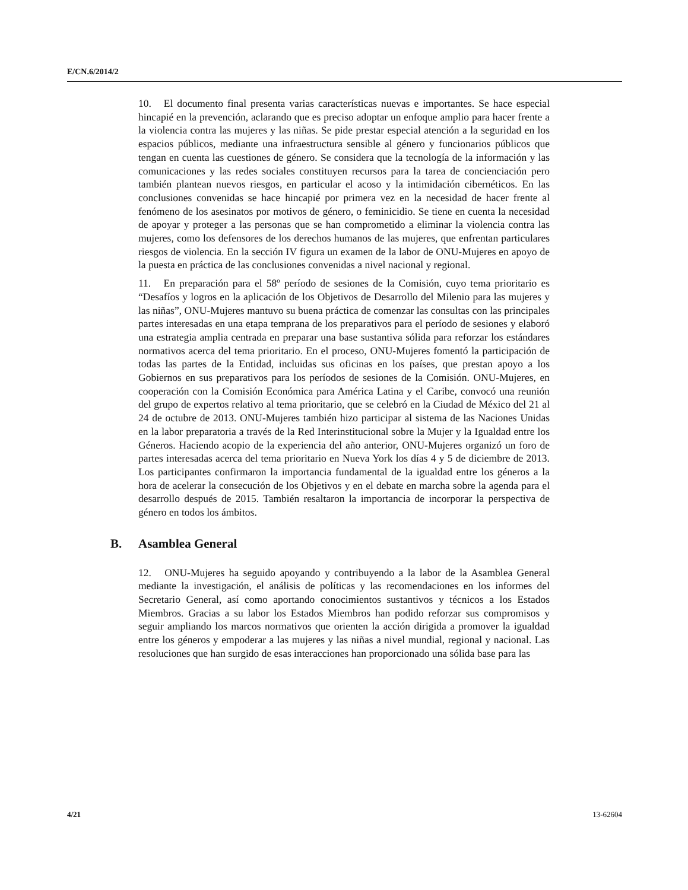E/CN.6/2014/2
10. El documento final presenta varias características nuevas e importantes. Se hace especial hincapié en la prevención, aclarando que es preciso adoptar un enfoque amplio para hacer frente a la violencia contra las mujeres y las niñas. Se pide prestar especial atención a la seguridad en los espacios públicos, mediante una infraestructura sensible al género y funcionarios públicos que tengan en cuenta las cuestiones de género. Se considera que la tecnología de la información y las comunicaciones y las redes sociales constituyen recursos para la tarea de concienciación pero también plantean nuevos riesgos, en particular el acoso y la intimidación cibernéticos. En las conclusiones convenidas se hace hincapié por primera vez en la necesidad de hacer frente al fenómeno de los asesinatos por motivos de género, o feminicidio. Se tiene en cuenta la necesidad de apoyar y proteger a las personas que se han comprometido a eliminar la violencia contra las mujeres, como los defensores de los derechos humanos de las mujeres, que enfrentan particulares riesgos de violencia. En la sección IV figura un examen de la labor de ONU-Mujeres en apoyo de la puesta en práctica de las conclusiones convenidas a nivel nacional y regional.
11. En preparación para el 58º período de sesiones de la Comisión, cuyo tema prioritario es “Desafíos y logros en la aplicación de los Objetivos de Desarrollo del Milenio para las mujeres y las niñas”, ONU-Mujeres mantuvo su buena práctica de comenzar las consultas con las principales partes interesadas en una etapa temprana de los preparativos para el período de sesiones y elaboró una estrategia amplia centrada en preparar una base sustantiva sólida para reforzar los estándares normativos acerca del tema prioritario. En el proceso, ONU-Mujeres fomentó la participación de todas las partes de la Entidad, incluidas sus oficinas en los países, que prestan apoyo a los Gobiernos en sus preparativos para los períodos de sesiones de la Comisión. ONU-Mujeres, en cooperación con la Comisión Económica para América Latina y el Caribe, convocó una reunión del grupo de expertos relativo al tema prioritario, que se celebró en la Ciudad de México del 21 al 24 de octubre de 2013. ONU-Mujeres también hizo participar al sistema de las Naciones Unidas en la labor preparatoria a través de la Red Interinstitucional sobre la Mujer y la Igualdad entre los Géneros. Haciendo acopio de la experiencia del año anterior, ONU-Mujeres organizó un foro de partes interesadas acerca del tema prioritario en Nueva York los días 4 y 5 de diciembre de 2013. Los participantes confirmaron la importancia fundamental de la igualdad entre los géneros a la hora de acelerar la consecución de los Objetivos y en el debate en marcha sobre la agenda para el desarrollo después de 2015. También resaltaron la importancia de incorporar la perspectiva de género en todos los ámbitos.
B. Asamblea General
12. ONU-Mujeres ha seguido apoyando y contribuyendo a la labor de la Asamblea General mediante la investigación, el análisis de políticas y las recomendaciones en los informes del Secretario General, así como aportando conocimientos sustantivos y técnicos a los Estados Miembros. Gracias a su labor los Estados Miembros han podido reforzar sus compromisos y seguir ampliando los marcos normativos que orienten la acción dirigida a promover la igualdad entre los géneros y empoderar a las mujeres y las niñas a nivel mundial, regional y nacional. Las resoluciones que han surgido de esas interacciones han proporcionado una sólida base para las
4/21 13-62604